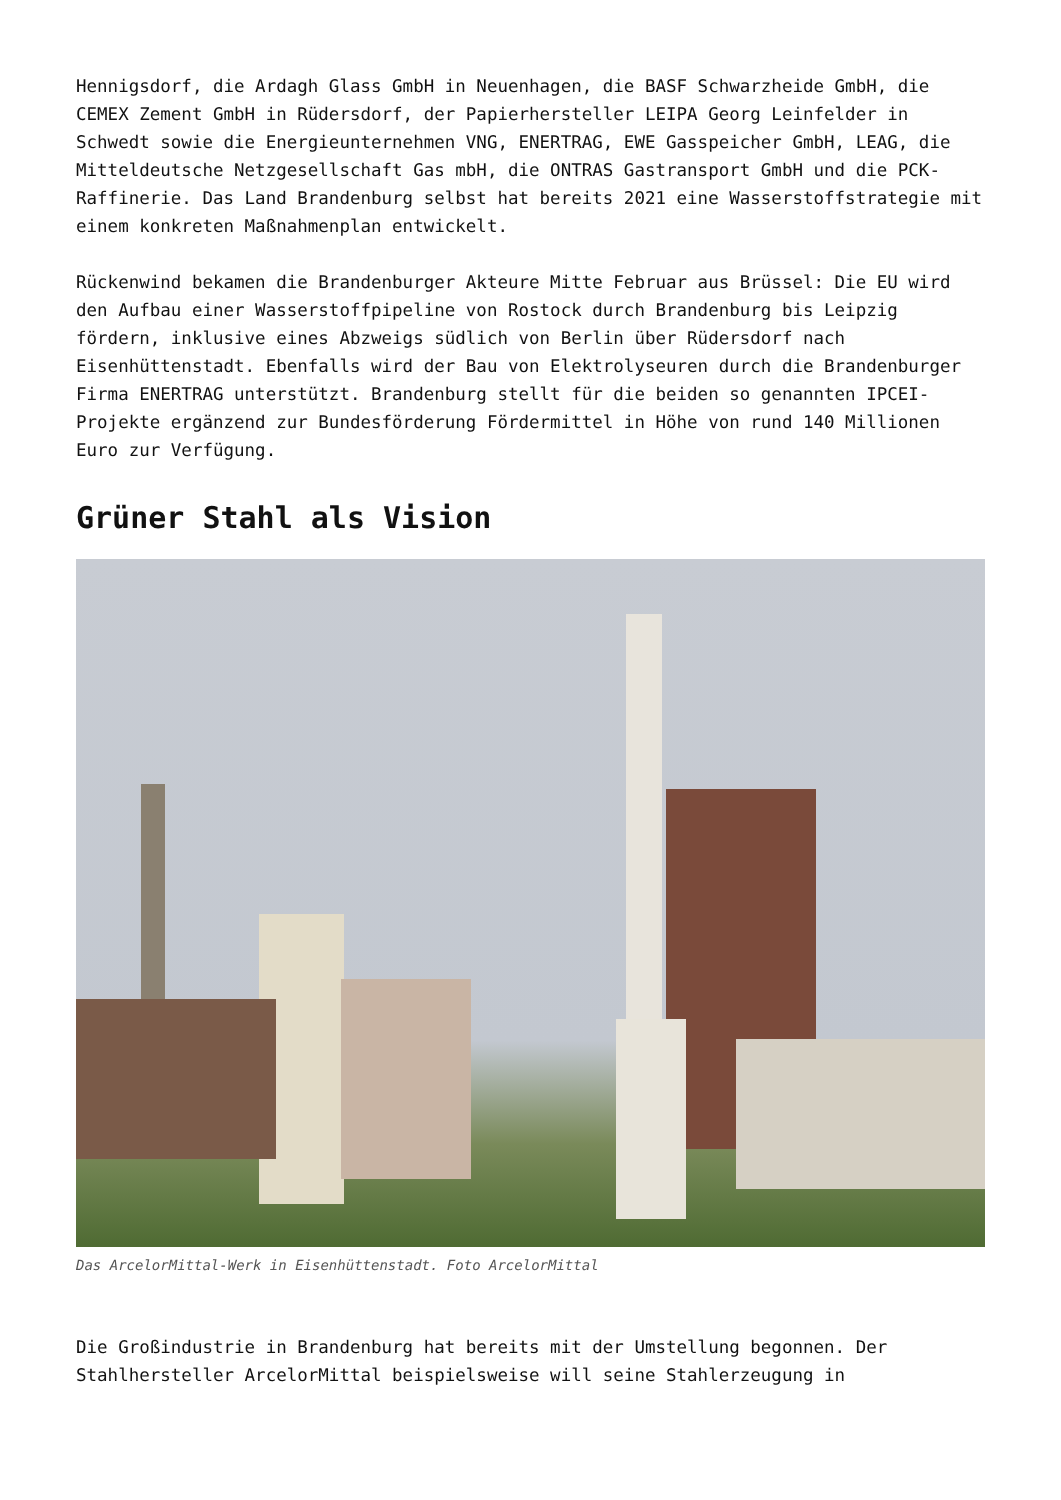Hennigsdorf, die Ardagh Glass GmbH in Neuenhagen, die BASF Schwarzheide GmbH, die CEMEX Zement GmbH in Rüdersdorf, der Papierhersteller LEIPA Georg Leinfelder in Schwedt sowie die Energieunternehmen VNG, ENERTRAG, EWE Gasspeicher GmbH, LEAG, die Mitteldeutsche Netzgesellschaft Gas mbH, die ONTRAS Gastransport GmbH und die PCK-Raffinerie. Das Land Brandenburg selbst hat bereits 2021 eine Wasserstoffstrategie mit einem konkreten Maßnahmenplan entwickelt.
Rückenwind bekamen die Brandenburger Akteure Mitte Februar aus Brüssel: Die EU wird den Aufbau einer Wasserstoffpipeline von Rostock durch Brandenburg bis Leipzig fördern, inklusive eines Abzweigs südlich von Berlin über Rüdersdorf nach Eisenhüttenstadt. Ebenfalls wird der Bau von Elektrolyseuren durch die Brandenburger Firma ENERTRAG unterstützt. Brandenburg stellt für die beiden so genannten IPCEI-Projekte ergänzend zur Bundesförderung Fördermittel in Höhe von rund 140 Millionen Euro zur Verfügung.
Grüner Stahl als Vision
Das ArcelorMittal-Werk in Eisenhüttenstadt. Foto ArcelorMittal
Die Großindustrie in Brandenburg hat bereits mit der Umstellung begonnen. Der Stahlhersteller ArcelorMittal beispielsweise will seine Stahlerzeugung in